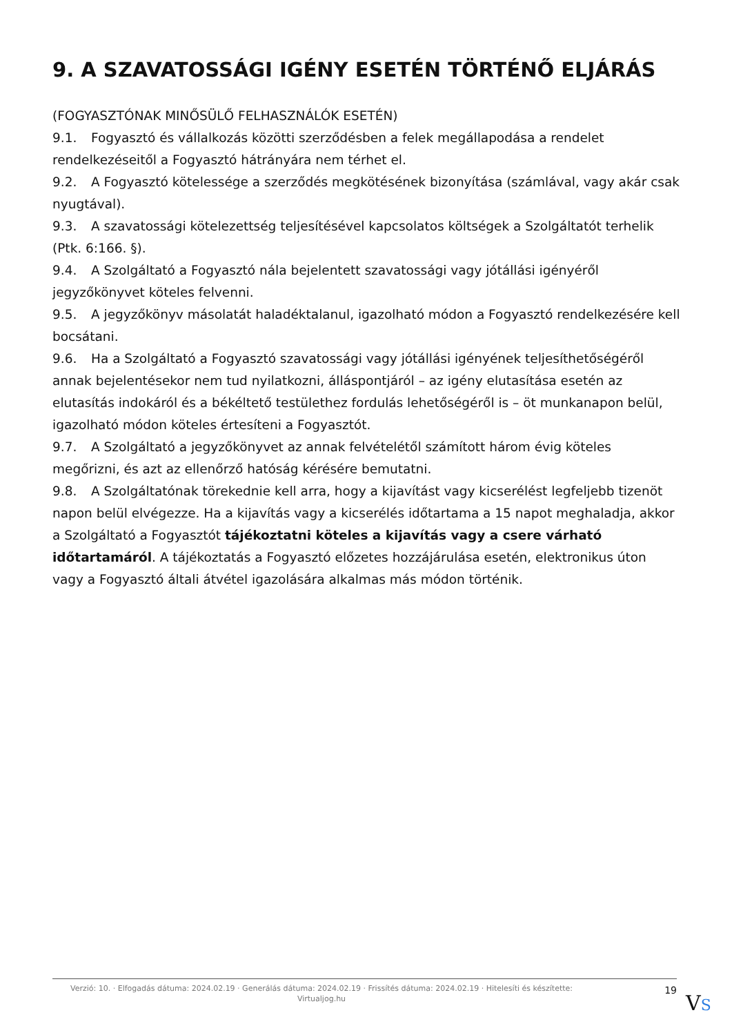9. A SZAVATOSSÁGI IGÉNY ESETÉN TÖRTÉNŐ ELJÁRÁS
(FOGYASZTÓNAK MINŐSÜLŐ FELHASZNÁLÓK ESETÉN)
9.1. Fogyasztó és vállalkozás közötti szerződésben a felek megállapodása a rendelet rendelkezéseitől a Fogyasztó hátrányára nem térhet el.
9.2. A Fogyasztó kötelessége a szerződés megkötésének bizonyítása (számlával, vagy akár csak nyugtával).
9.3. A szavatossági kötelezettség teljesítésével kapcsolatos költségek a Szolgáltatót terhelik (Ptk. 6:166. §).
9.4. A Szolgáltató a Fogyasztó nála bejelentett szavatossági vagy jótállási igényéről jegyzőkönyvet köteles felvenni.
9.5. A jegyzőkönyv másolatát haladéktalanul, igazolható módon a Fogyasztó rendelkezésére kell bocsátani.
9.6. Ha a Szolgáltató a Fogyasztó szavatossági vagy jótállási igényének teljesíthetőségéről annak bejelentésekor nem tud nyilatkozni, álláspontjáról – az igény elutasítása esetén az elutasítás indokáról és a békéltető testülethez fordulás lehetőségéről is – öt munkanapon belül, igazolható módon köteles értesíteni a Fogyasztót.
9.7. A Szolgáltató a jegyzőkönyvet az annak felvételétől számított három évig köteles megőrizni, és azt az ellenőrző hatóság kérésére bemutatni.
9.8. A Szolgáltatónak törekednie kell arra, hogy a kijavítást vagy kicserélést legfeljebb tizenöt napon belül elvégezze. Ha a kijavítás vagy a kicserélés időtartama a 15 napot meghaladja, akkor a Szolgáltató a Fogyasztót tájékoztatni köteles a kijavítás vagy a csere várható időtartamáról. A tájékoztatás a Fogyasztó előzetes hozzájárulása esetén, elektronikus úton vagy a Fogyasztó általi átvétel igazolására alkalmas más módon történik.
Verzió: 10. · Elfogadás dátuma: 2024.02.19 · Generálás dátuma: 2024.02.19 · Frissítés dátuma: 2024.02.19 · Hitelesíti és készítette: Virtualjog.hu
19
VS